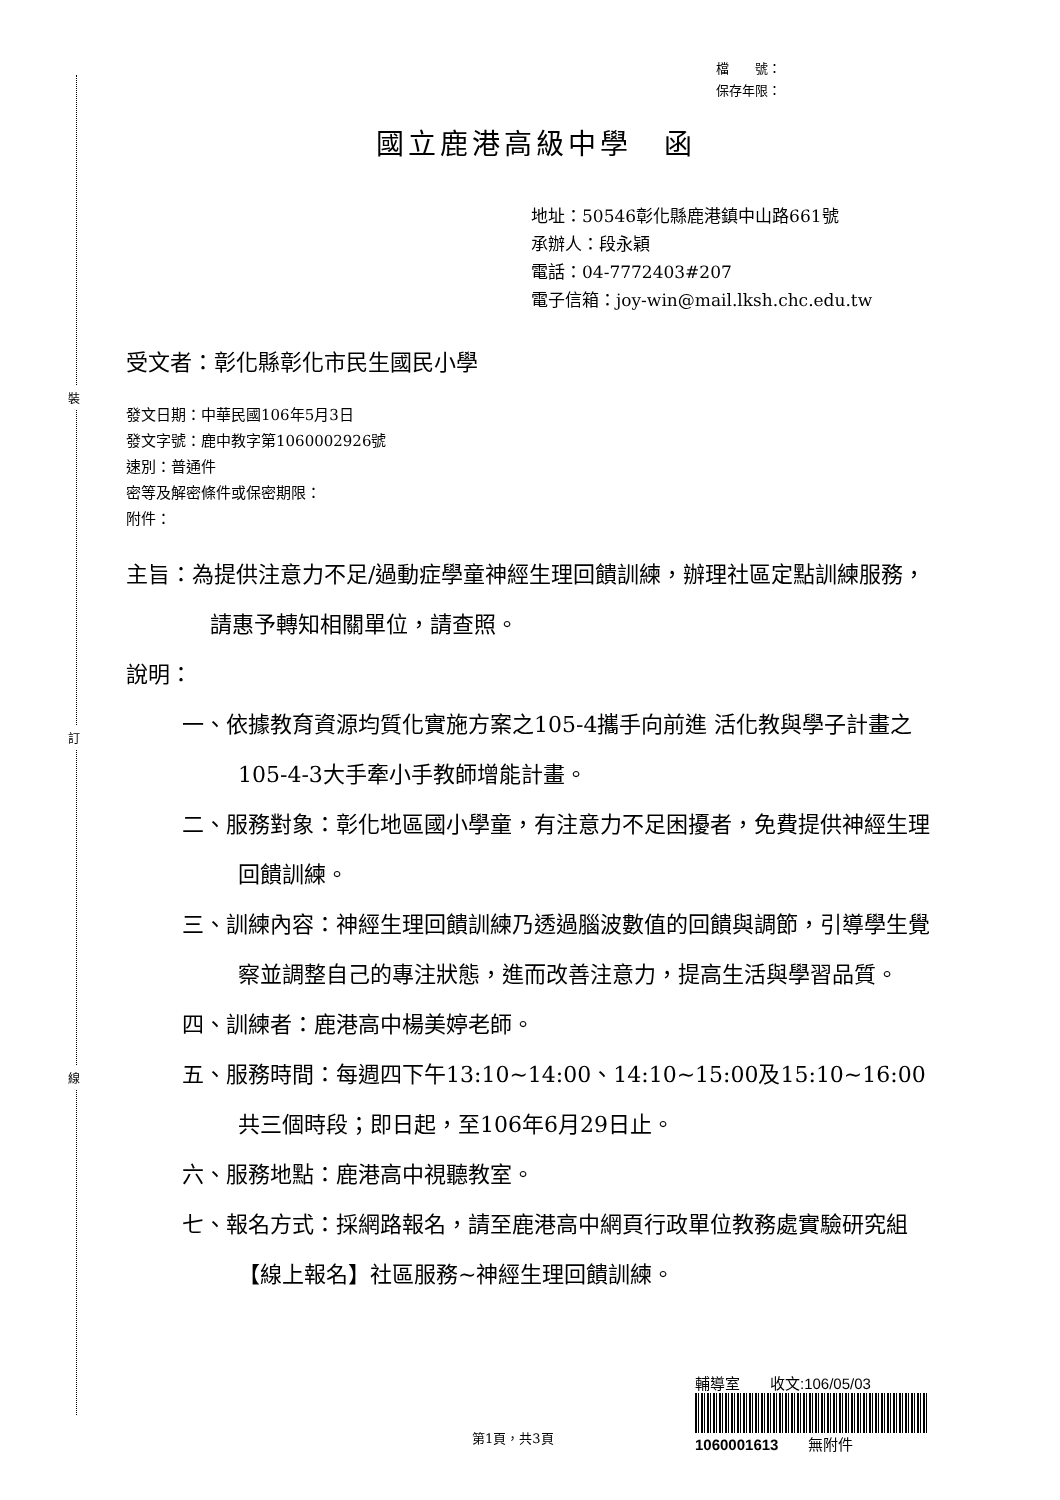裝
訂
線
檔　　號：
保存年限：
國立鹿港高級中學　函
地址：50546彰化縣鹿港鎮中山路661號
承辦人：段永穎
電話：04-7772403#207
電子信箱：joy-win@mail.lksh.chc.edu.tw
受文者：彰化縣彰化市民生國民小學
發文日期：中華民國106年5月3日
發文字號：鹿中教字第1060002926號
速別：普通件
密等及解密條件或保密期限：
附件：
主旨：為提供注意力不足/過動症學童神經生理回饋訓練，辦理社區定點訓練服務，請惠予轉知相關單位，請查照。
說明：
一、依據教育資源均質化實施方案之105-4攜手向前進 活化教與學子計畫之105-4-3大手牽小手教師增能計畫。
二、服務對象：彰化地區國小學童，有注意力不足困擾者，免費提供神經生理回饋訓練。
三、訓練內容：神經生理回饋訓練乃透過腦波數值的回饋與調節，引導學生覺察並調整自己的專注狀態，進而改善注意力，提高生活與學習品質。
四、訓練者：鹿港高中楊美婷老師。
五、服務時間：每週四下午13:10~14:00、14:10~15:00及15:10~16:00共三個時段；即日起，至106年6月29日止。
六、服務地點：鹿港高中視聽教室。
七、報名方式：採網路報名，請至鹿港高中網頁行政單位教務處實驗研究組【線上報名】社區服務~神經生理回饋訓練。
第1頁，共3頁
輔導室　　收文:106/05/03
1060001613　　無附件